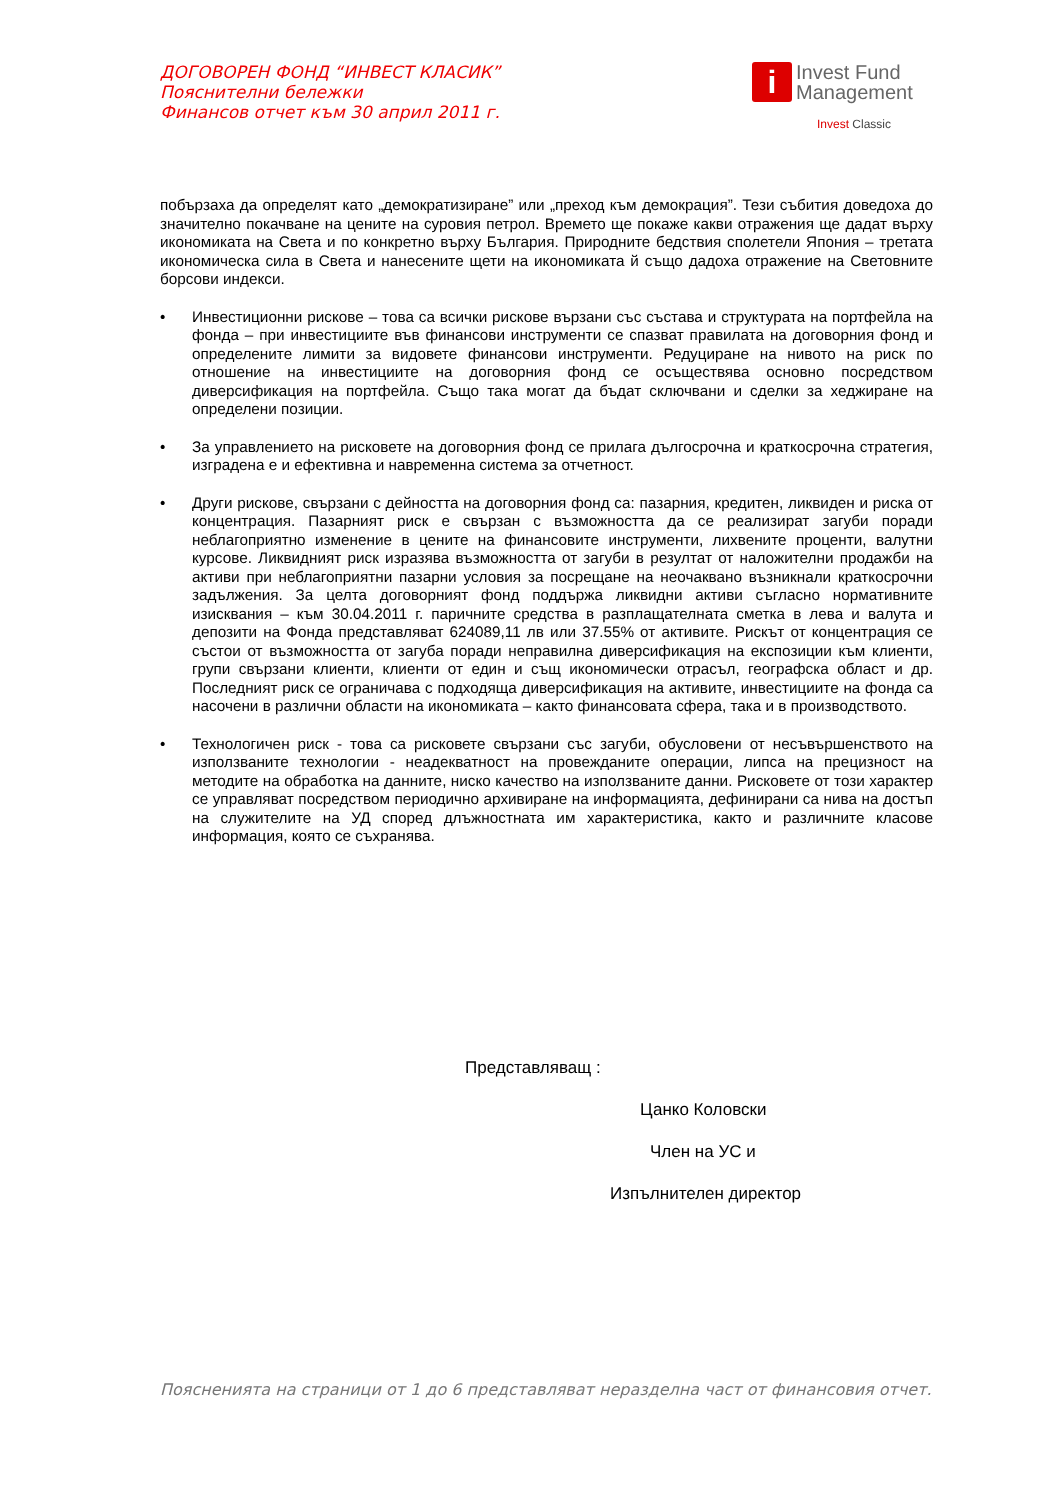ДОГОВОРЕН ФОНД “ИНВЕСТ КЛАСИК”
Пояснителни бележки
Финансов отчет към 30 април 2011 г.
i Invest Fund
Management
Invest Classic
побързаха да определят като „демократизиране” или „преход към демокрация”. Тези събития доведоха до значително покачване на цените на суровия петрол. Времето ще покаже какви отражения ще дадат върху икономиката на Света и по конкретно върху България. Природните бедствия сполетели Япония – третата икономическа сила в Света и нанесените щети на икономиката й също дадоха отражение на Световните борсови индекси.
• Инвестиционни рискове – това са всички рискове вързани със състава и структурата на портфейла на фонда – при инвестициите във финансови инструменти се спазват правилата на договорния фонд и определените лимити за видовете финансови инструменти. Редуциране на нивото на риск по отношение на инвестициите на договорния фонд се осъществява основно посредством диверсификация на портфейла. Също така могат да бъдат сключвани и сделки за хеджиране на определени позиции.
• За управлението на рисковете на договорния фонд се прилага дългосрочна и краткосрочна стратегия, изградена е и ефективна и навременна система за отчетност.
• Други рискове, свързани с дейността на договорния фонд са: пазарния, кредитен, ликвиден и риска от концентрация. Пазарният риск е свързан с възможността да се реализират загуби поради неблагоприятно изменение в цените на финансовите инструменти, лихвените проценти, валутни курсове. Ликвидният риск изразява възможността от загуби в резултат от наложителни продажби на активи при неблагоприятни пазарни условия за посрещане на неочаквано възникнали краткосрочни задължения. За целта договорният фонд поддържа ликвидни активи съгласно нормативните изисквания – към 30.04.2011 г. паричните средства в разплащателната сметка в лева и валута и депозити на Фонда представляват 624089,11 лв или 37.55% от активите. Рискът от концентрация се състои от възможността от загуба поради неправилна диверсификация на експозиции към клиенти, групи свързани клиенти, клиенти от един и същ икономически отрасъл, географска област и др. Последният риск се ограничава с подходяща диверсификация на активите, инвестициите на фонда са насочени в различни области на икономиката – както финансовата сфера, така и в производството.
• Технологичен риск - това са рисковете свързани със загуби, обусловени от несъвършенството на използваните технологии - неадекватност на провежданите операции, липса на прецизност на методите на обработка на данните, ниско качество на използваните данни. Рисковете от този характер се управляват посредством периодично архивиране на информацията, дефинирани са нива на достъп на служителите на УД според длъжностната им характеристика, както и различните класове информация, която се съхранява.
Представляващ :
Цанко Коловски
Член на УС и
Изпълнителен директор
Поясненията на страници от 1 до 6 представляват неразделна част от финансовия отчет.